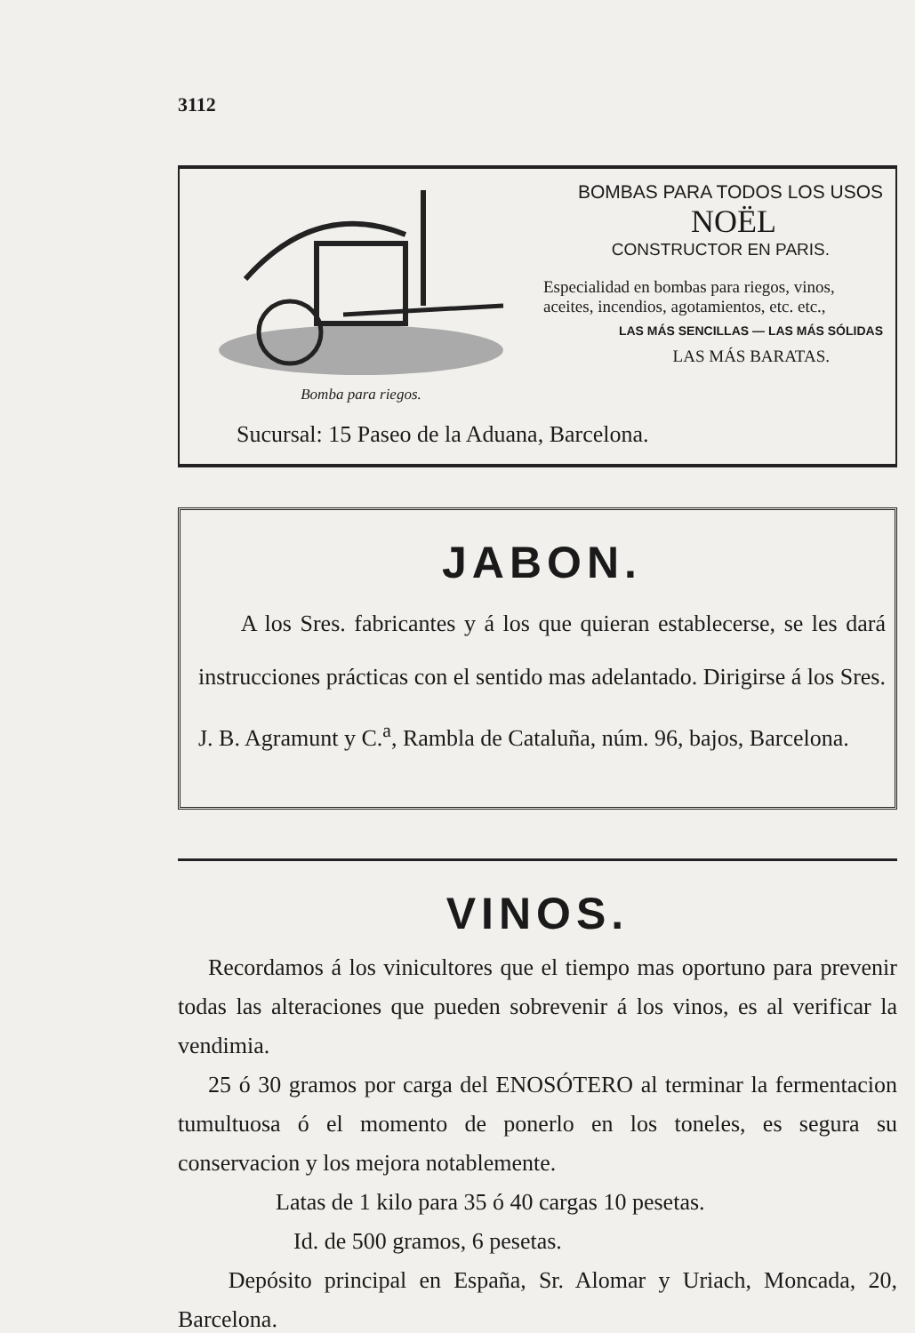3112
Bomba para riegos.
BOMBAS PARA TODOS LOS USOS
NOËL
CONSTRUCTOR EN PARIS.
Especialidad en bombas para riegos, vinos, aceites, incendios, agotamientos, etc. etc.,
LAS MÁS SENCILLAS — LAS MÁS SÓLIDAS
LAS MÁS BARATAS.
Sucursal: 15 Paseo de la Aduana, Barcelona.
JABON.
A los Sres. fabricantes y á los que quieran establecerse, se les dará instrucciones prácticas con el sentido mas adelantado. Dirigirse á los Sres. J. B. Agramunt y C.<sup>a</sup>, Rambla de Cataluña, núm. 96, bajos, Barcelona.
VINOS.
Recordamos á los vinicultores que el tiempo mas oportuno para prevenir todas las alteraciones que pueden sobrevenir á los vinos, es al verificar la vendimia.
25 ó 30 gramos por carga del ENOSÓTERO al terminar la fermentacion tumultuosa ó el momento de ponerlo en los toneles, es segura su conservacion y los mejora notablemente.
Latas de 1 kilo para 35 ó 40 cargas 10 pesetas.
Id. de 500 gramos, 6 pesetas.
Depósito principal en España, Sr. Alomar y Uriach, Moncada, 20, Barcelona.